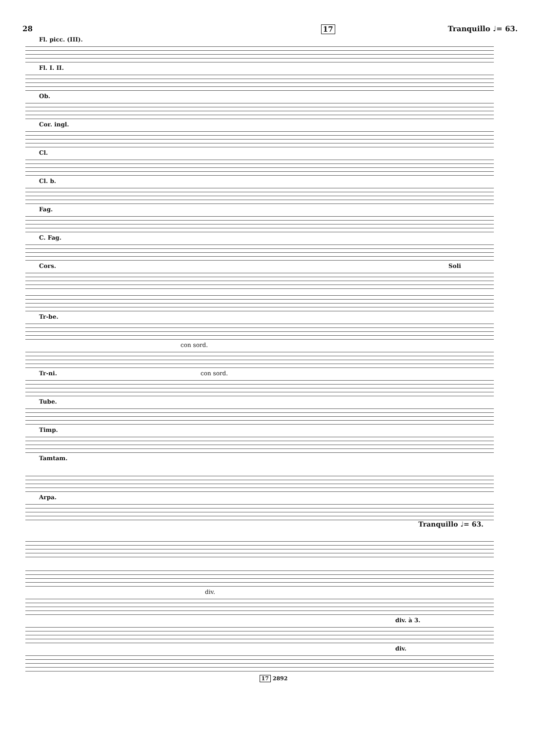28 17 Tranquillo ♩= 63.
Fl. picc. (III).
Fl. I. II.
Ob.
Cor. ingl.
Cl.
Cl. b.
Fag.
C. Fag.
Cors. Soli
Tr-be.
con sord.
Tr-ni. con sord.
Tube.
Timp.
Tamtam.
Arpa.
Tranquillo ♩= 63.
div.
div. à 3.
div.
17 2892